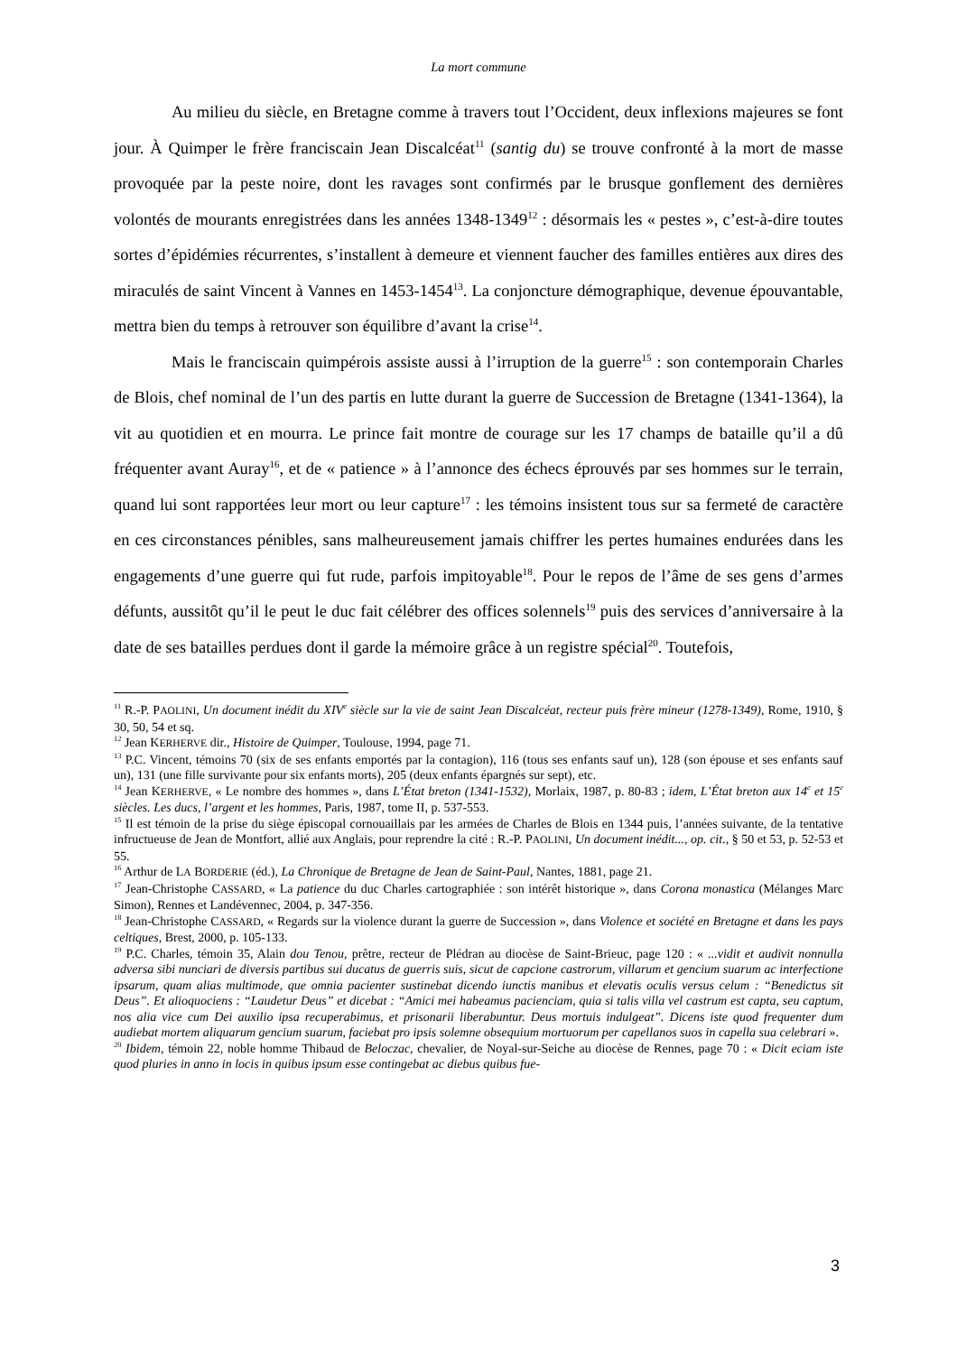La mort commune
Au milieu du siècle, en Bretagne comme à travers tout l’Occident, deux inflexions majeures se font jour. À Quimper le frère franciscain Jean Discalcéat<sup>11</sup> (santig du) se trouve confronté à la mort de masse provoquée par la peste noire, dont les ravages sont confirmés par le brusque gonflement des dernières volontés de mourants enregistrées dans les années 1348-1349<sup>12</sup> : désormais les « pestes », c’est-à-dire toutes sortes d’épidémies récurrentes, s’installent à demeure et viennent faucher des familles entières aux dires des miraculés de saint Vincent à Vannes en 1453-1454<sup>13</sup>. La conjoncture démographique, devenue épouvantable, mettra bien du temps à retrouver son équilibre d’avant la crise<sup>14</sup>.
Mais le franciscain quimpérois assiste aussi à l’irruption de la guerre<sup>15</sup> : son contemporain Charles de Blois, chef nominal de l’un des partis en lutte durant la guerre de Succession de Bretagne (1341-1364), la vit au quotidien et en mourra. Le prince fait montre de courage sur les 17 champs de bataille qu’il a dû fréquenter avant Auray<sup>16</sup>, et de « patience » à l’annonce des échecs éprouvés par ses hommes sur le terrain, quand lui sont rapportées leur mort ou leur capture<sup>17</sup> : les témoins insistent tous sur sa fermeté de caractère en ces circonstances pénibles, sans malheureusement jamais chiffrer les pertes humaines endurées dans les engagements d’une guerre qui fut rude, parfois impitoyable<sup>18</sup>. Pour le repos de l’âme de ses gens d’armes défunts, aussitôt qu’il le peut le duc fait célébrer des offices solennels<sup>19</sup> puis des services d’anniversaire à la date de ses batailles perdues dont il garde la mémoire grâce à un registre spécial<sup>20</sup>. Toutefois,
<sup>11</sup> R.-P. PAOLINI, Un document inédit du XIV<sup>e</sup> siècle sur la vie de saint Jean Discalcéat, recteur puis frère mineur (1278-1349), Rome, 1910, § 30, 50, 54 et sq.
<sup>12</sup> Jean KERHERVE dir., Histoire de Quimper, Toulouse, 1994, page 71.
<sup>13</sup> P.C. Vincent, témoins 70 (six de ses enfants emportés par la contagion), 116 (tous ses enfants sauf un), 128 (son épouse et ses enfants sauf un), 131 (une fille survivante pour six enfants morts), 205 (deux enfants épargnés sur sept), etc.
<sup>14</sup> Jean KERHERVE, « Le nombre des hommes », dans L’État breton (1341-1532), Morlaix, 1987, p. 80-83 ; idem, L’État breton aux 14<sup>e</sup> et 15<sup>e</sup> siècles. Les ducs, l’argent et les hommes, Paris, 1987, tome II, p. 537-553.
<sup>15</sup> Il est témoin de la prise du siège épiscopal cornouaillais par les armées de Charles de Blois en 1344 puis, l’années suivante, de la tentative infructueuse de Jean de Montfort, allié aux Anglais, pour reprendre la cité : R.-P. PAOLINI, Un document inédit..., op. cit., § 50 et 53, p. 52-53 et 55.
<sup>16</sup> Arthur de LA BORDERIE (éd.), La Chronique de Bretagne de Jean de Saint-Paul, Nantes, 1881, page 21.
<sup>17</sup> Jean-Christophe CASSARD, « La patience du duc Charles cartographiée : son intérêt historique », dans Corona monastica (Mélanges Marc Simon), Rennes et Landévennec, 2004, p. 347-356.
<sup>18</sup> Jean-Christophe CASSARD, « Regards sur la violence durant la guerre de Succession », dans Violence et société en Bretagne et dans les pays celtiques, Brest, 2000, p. 105-133.
<sup>19</sup> P.C. Charles, témoin 35, Alain dou Tenou, prêtre, recteur de Plédran au diocèse de Saint-Brieuc, page 120 : « ...vidit et audivit nonnulla adversa sibi nunciari de diversis partibus sui ducatus de guerris suis, sicut de capcione castrorum, villarum et gencium suarum ac interfectione ipsarum, quam alias multimode, que omnia pacienter sustinebat dicendo iunctis manibus et elevatis oculis versus celum : “Benedictus sit Deus”. Et alioquociens : “Laudetur Deus” et dicebat : “Amici mei habeamus pacienciam, quia si talis villa vel castrum est capta, seu captum, nos alia vice cum Dei auxilio ipsa recuperabimus, et prisonarii liberabuntur. Deus mortuis indulgeat”. Dicens iste quod frequenter dum audiebat mortem aliquarum gencium suarum, faciebat pro ipsis solemne obsequium mortuorum per capellanos suos in capella sua celebrari ».
<sup>20</sup> Ibidem, témoin 22, noble homme Thibaud de Beloczac, chevalier, de Noyal-sur-Seiche au diocèse de Rennes, page 70 : « Dicit eciam iste quod pluries in anno in locis in quibus ipsum esse contingebat ac diebus quibus fue-
3